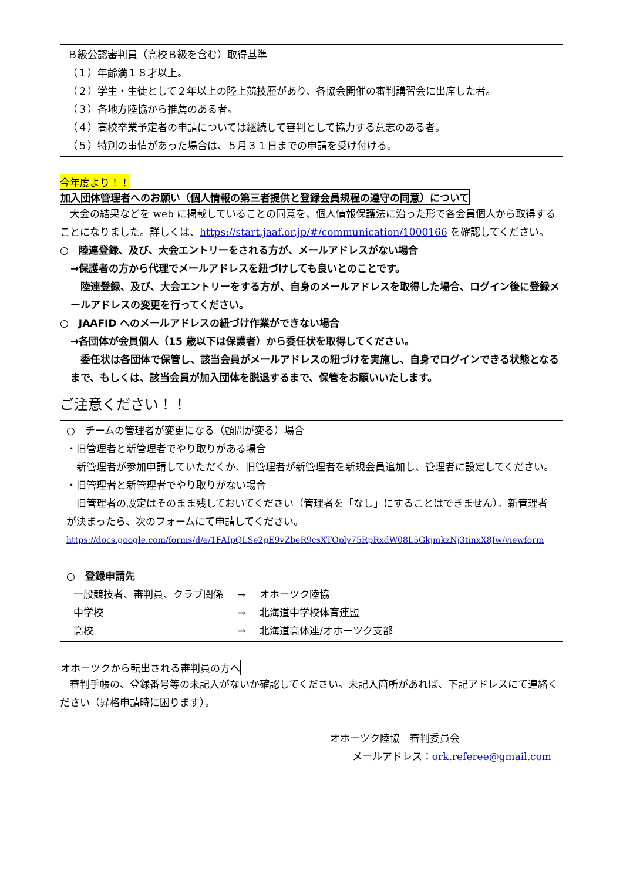Ｂ級公認審判員（高校Ｂ級を含む）取得基準
（１）年齢満１８才以上。
（２）学生・生徒として２年以上の陸上競技歴があり、各協会開催の審判講習会に出席した者。
（３）各地方陸協から推薦のある者。
（４）高校卒業予定者の申請については継続して審判として協力する意志のある者。
（５）特別の事情があった場合は、５月３１日までの申請を受け付ける。
今年度より！！
加入団体管理者へのお願い（個人情報の第三者提供と登録会員規程の遵守の同意）について
　大会の結果などを web に掲載していることの同意を、個人情報保護法に沿った形で各会員個人から取得することになりました。詳しくは、https://start.jaaf.or.jp/#/communication/1000166 を確認してください。
○　陸連登録、及び、大会エントリーをされる方が、メールアドレスがない場合
→保護者の方から代理でメールアドレスを紐づけしても良いとのことです。
　陸連登録、及び、大会エントリーをする方が、自身のメールアドレスを取得した場合、ログイン後に登録メールアドレスの変更を行ってください。
○　JAAFID へのメールアドレスの紐づけ作業ができない場合
→各団体が会員個人（15 歳以下は保護者）から委任状を取得してください。
　委任状は各団体で保管し、該当会員がメールアドレスの紐づけを実施し、自身でログインできる状態となるまで、もしくは、該当会員が加入団体を脱退するまで、保管をお願いいたします。
ご注意ください！！
○　チームの管理者が変更になる（顧問が変る）場合
・旧管理者と新管理者でやり取りがある場合
　新管理者が参加申請していただくか、旧管理者が新管理者を新規会員追加し、管理者に設定してください。
・旧管理者と新管理者でやり取りがない場合
　旧管理者の設定はそのまま残しておいてください（管理者を「なし」にすることはできません）。新管理者が決まったら、次のフォームにて申請してください。
https://docs.google.com/forms/d/e/1FAIpQLSe2gE9vZbeR9csXTOply75RpRxdW08L5GkjmkzNj3tinxX8Jw/viewform
○　登録申請先
| 一般競技者、審判員、クラブ関係 | → | オホーツク陸協 |
| 中学校 | → | 北海道中学校体育連盟 |
| 高校 | → | 北海道高体連/オホーツク支部 |
オホーツクから転出される審判員の方へ
　審判手帳の、登録番号等の未記入がないか確認してください。未記入箇所があれば、下記アドレスにて連絡ください（昇格申請時に困ります）。
オホーツク陸協　審判委員会
メールアドレス：ork.referee@gmail.com